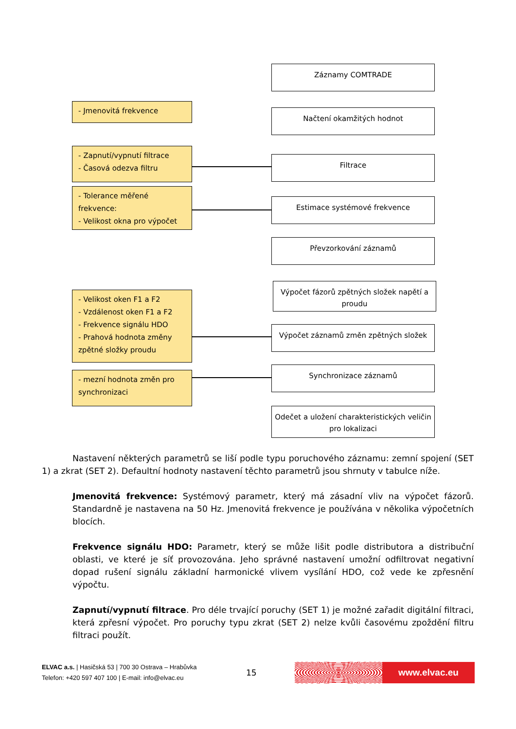Záznamy COMTRADE
Načtení okamžitých hodnot
Filtrace
Estimace systémové frekvence
Převzorkování záznamů
Výpočet fázorů zpětných složek napětí a proudu
Výpočet záznamů změn zpětných složek
Synchronizace záznamů
Odečet a uložení charakteristických veličin pro lokalizaci
- Jmenovitá frekvence
- Zapnutí/vypnutí filtrace
- Časová odezva filtru
- Tolerance měřené frekvence:
- Velikost okna pro výpočet
- Velikost oken F1 a F2
- Vzdálenost oken F1 a F2
- Frekvence signálu HDO
- Prahová hodnota změny zpětné složky proudu
- mezní hodnota změn pro synchronizaci
Nastavení některých parametrů se liší podle typu poruchového záznamu: zemní spojení (SET 1) a zkrat (SET 2). Defaultní hodnoty nastavení těchto parametrů jsou shrnuty v tabulce níže.
Jmenovitá frekvence: Systémový parametr, který má zásadní vliv na výpočet fázorů. Standardně je nastavena na 50 Hz. Jmenovitá frekvence je používána v několika výpočetních blocích.
Frekvence signálu HDO: Parametr, který se může lišit podle distributora a distribuční oblasti, ve které je síť provozována. Jeho správné nastavení umožní odfiltrovat negativní dopad rušení signálu základní harmonické vlivem vysílání HDO, což vede ke zpřesnění výpočtu.
Zapnutí/vypnutí filtrace. Pro déle trvající poruchy (SET 1) je možné zařadit digitální filtraci, která zpřesní výpočet. Pro poruchy typu zkrat (SET 2) nelze kvůli časovému zpoždění filtru filtraci použít.
ELVAC a.s. | Hasičská 53 | 700 30 Ostrava – Hrabůvka
Telefon: +420 597 407 100 | E-mail: info@elvac.eu
15
www.elvac.eu